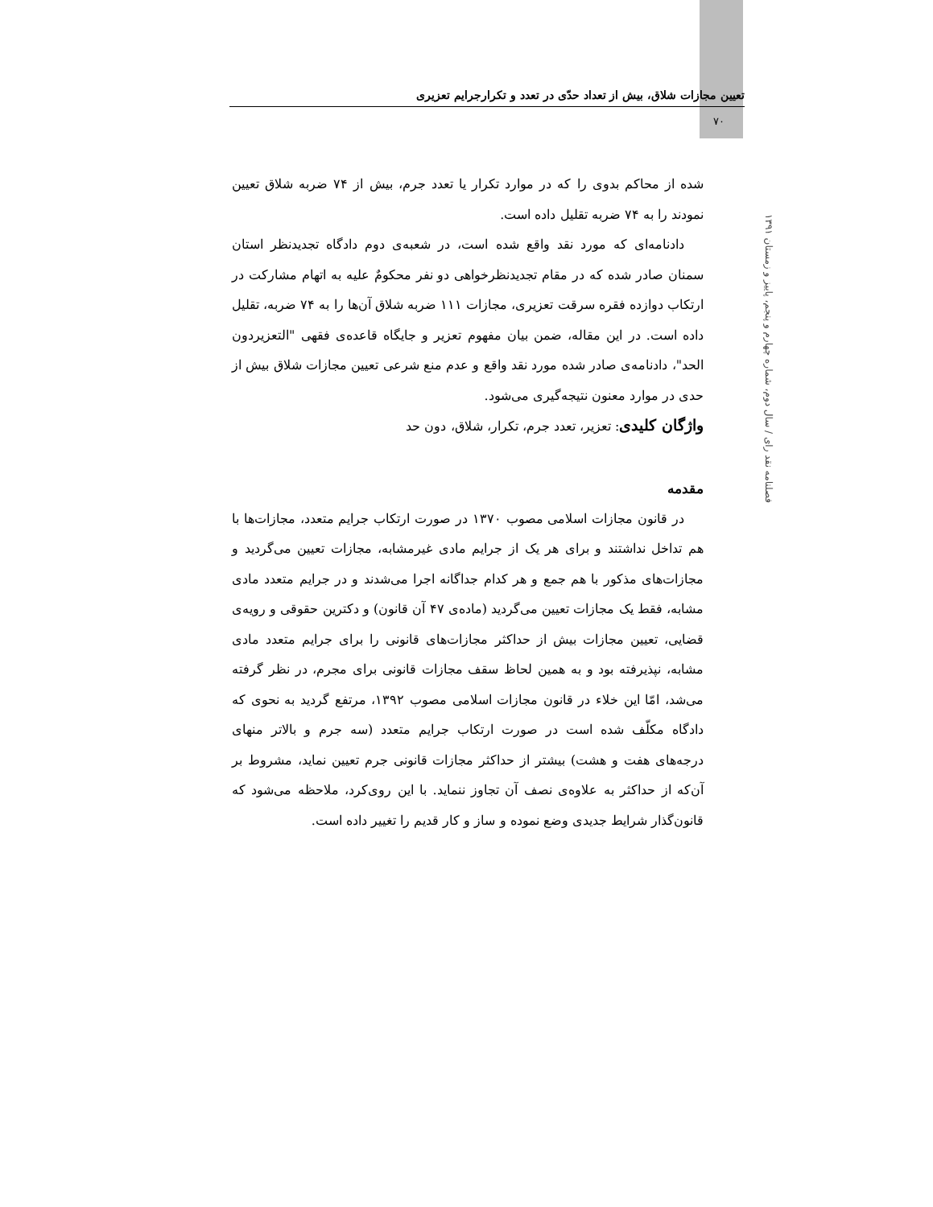تعیین مجازات شلاق، بیش از تعداد حدّی در تعدد و تکرارجرایم تعزیری
۷۰
فصلنامه نقد رای / سال دوم، شماره چهارم و پنجم، پاییز و زمستان ۱۳۹۱
شده از محاکم بدوی را که در موارد تکرار یا تعدد جرم، بیش از ۷۴ ضربه شلاق تعیین نمودند را به ۷۴ ضربه تقلیل داده است.
دادنامه‌ای که مورد نقد واقع شده است، در شعبه‌ی دوم دادگاه تجدیدنظر استان سمنان صادر شده که در مقام تجدیدنظرخواهی دو نفر محکومٌ علیه به اتهام مشارکت در ارتکاب دوازده فقره سرقت تعزیری، مجازات ۱۱۱ ضربه شلاق آن‌ها را به ۷۴ ضربه، تقلیل داده است. در این مقاله، ضمن بیان مفهوم تعزیر و جایگاه قاعده‌ی فقهی "التعزیردون الحد"، دادنامه‌ی صادر شده مورد نقد واقع و عدم منع شرعی تعیین مجازات شلاق بیش از حدی در موارد معنون نتیجه‌گیری می‌شود.
واژگان کلیدی: تعزیر، تعدد جرم، تکرار، شلاق، دون حد
مقدمه
در قانون مجازات اسلامی مصوب ۱۳۷۰ در صورت ارتکاب جرایم متعدد، مجازات‌ها با هم تداخل نداشتند و برای هر یک از جرایم مادی غیرمشابه، مجازات تعیین می‌گردید و مجازات‌های مذکور با هم جمع و هر کدام جداگانه اجرا می‌شدند و در جرایم متعدد مادی مشابه، فقط یک مجازات تعیین می‌گردید (ماده‌ی ۴۷ آن قانون) و دکترین حقوقی و رویه‌ی قضایی، تعیین مجازات بیش از حداکثر مجازات‌های قانونی را برای جرایم متعدد مادی مشابه، نپذیرفته بود و به همین لحاظ سقف مجازات قانونی برای مجرم، در نظر گرفته می‌شد، امّا این خلاء در قانون مجازات اسلامی مصوب ۱۳۹۲، مرتفع گردید به نحوی که دادگاه مکلّف شده است در صورت ارتکاب جرایم متعدد (سه جرم و بالاتر منهای درجه‌های هفت و هشت) بیشتر از حداکثر مجازات قانونی جرم تعیین نماید، مشروط بر آن‌که از حداکثر به علاوه‌ی نصف آن تجاوز ننماید. با این روی‌کرد، ملاحظه می‌شود که قانون‌گذار شرایط جدیدی وضع نموده و ساز و کار قدیم را تغییر داده است.